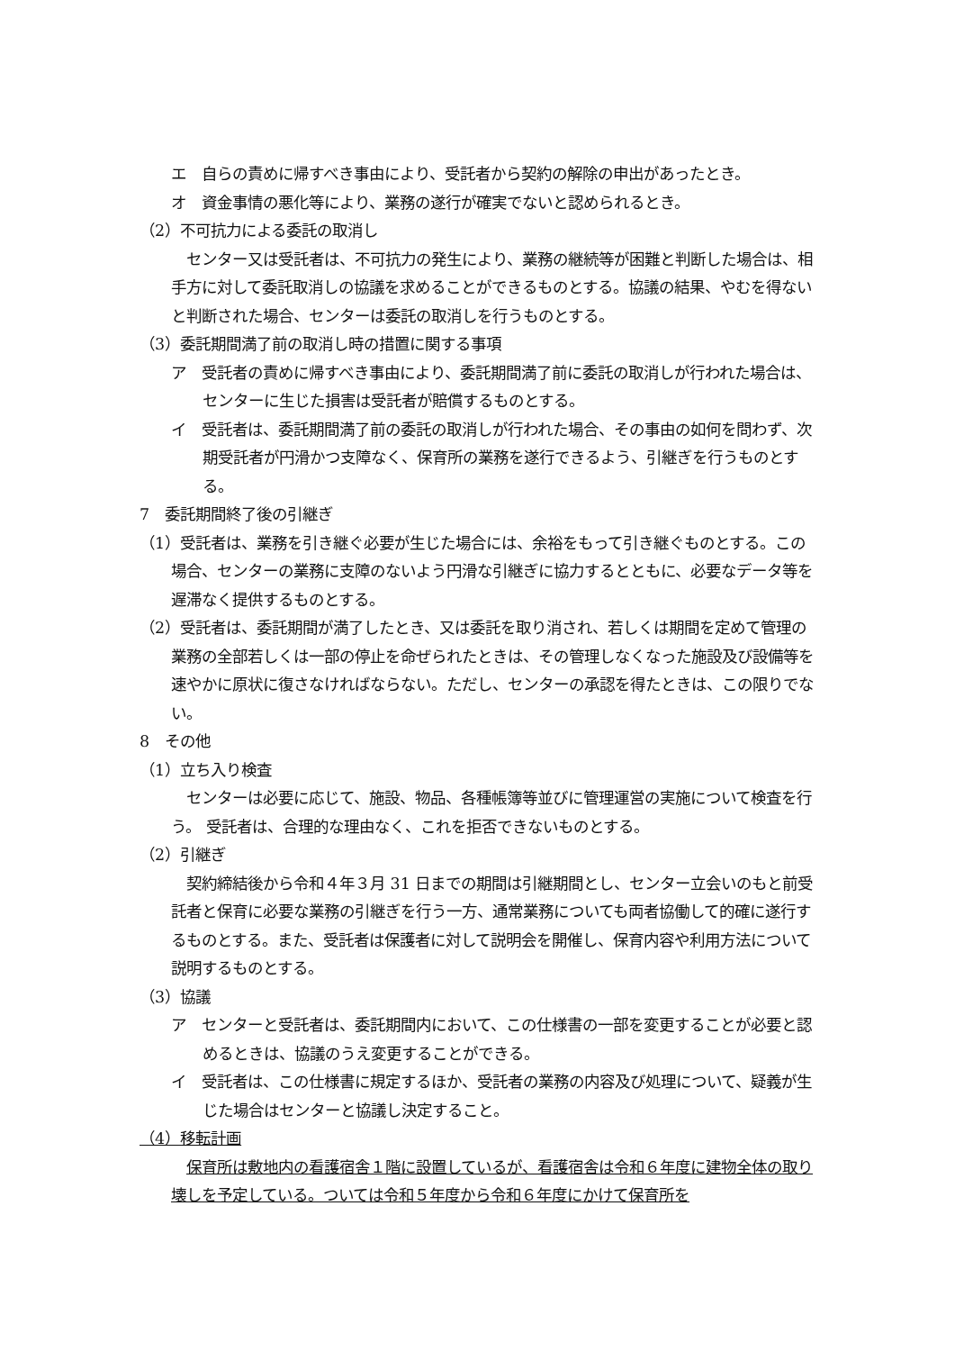エ　自らの責めに帰すべき事由により、受託者から契約の解除の申出があったとき。
オ　資金事情の悪化等により、業務の遂行が確実でないと認められるとき。
（2）不可抗力による委託の取消し
センター又は受託者は、不可抗力の発生により、業務の継続等が困難と判断した場合は、相手方に対して委託取消しの協議を求めることができるものとする。協議の結果、やむを得ないと判断された場合、センターは委託の取消しを行うものとする。
（3）委託期間満了前の取消し時の措置に関する事項
ア　受託者の責めに帰すべき事由により、委託期間満了前に委託の取消しが行われた場合は、センターに生じた損害は受託者が賠償するものとする。
イ　受託者は、委託期間満了前の委託の取消しが行われた場合、その事由の如何を問わず、次期受託者が円滑かつ支障なく、保育所の業務を遂行できるよう、引継ぎを行うものとする。
7　委託期間終了後の引継ぎ
（1）受託者は、業務を引き継ぐ必要が生じた場合には、余裕をもって引き継ぐものとする。この場合、センターの業務に支障のないよう円滑な引継ぎに協力するとともに、必要なデータ等を遅滞なく提供するものとする。
（2）受託者は、委託期間が満了したとき、又は委託を取り消され、若しくは期間を定めて管理の業務の全部若しくは一部の停止を命ぜられたときは、その管理しなくなった施設及び設備等を速やかに原状に復さなければならない。ただし、センターの承認を得たときは、この限りでない。
8　その他
（1）立ち入り検査
センターは必要に応じて、施設、物品、各種帳簿等並びに管理運営の実施について検査を行う。 受託者は、合理的な理由なく、これを拒否できないものとする。
（2）引継ぎ
契約締結後から令和４年３月 31 日までの期間は引継期間とし、センター立会いのもと前受託者と保育に必要な業務の引継ぎを行う一方、通常業務についても両者協働して的確に遂行するものとする。また、受託者は保護者に対して説明会を開催し、保育内容や利用方法について説明するものとする。
（3）協議
ア　センターと受託者は、委託期間内において、この仕様書の一部を変更することが必要と認めるときは、協議のうえ変更することができる。
イ　受託者は、この仕様書に規定するほか、受託者の業務の内容及び処理について、疑義が生じた場合はセンターと協議し決定すること。
（4）移転計画
保育所は敷地内の看護宿舎１階に設置しているが、看護宿舎は令和６年度に建物全体の取り壊しを予定している。ついては令和５年度から令和６年度にかけて保育所を